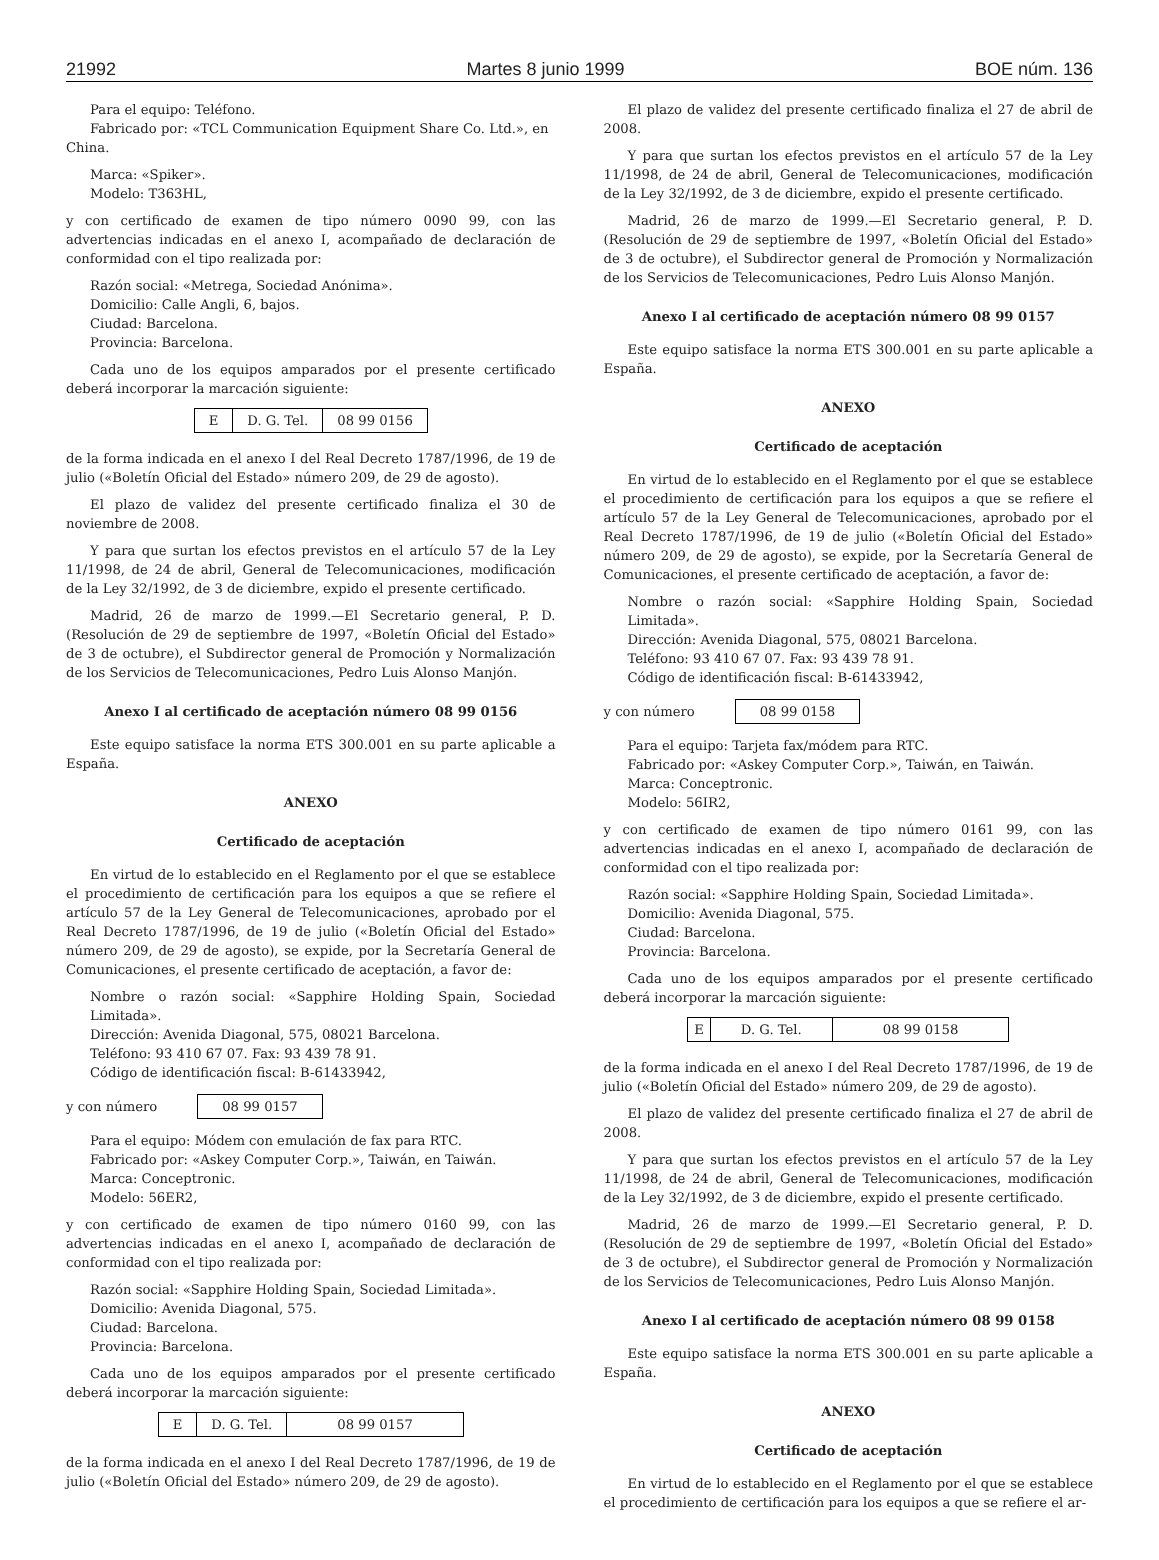21992 Martes 8 junio 1999 BOE núm. 136
Para el equipo: Teléfono.
Fabricado por: «TCL Communication Equipment Share Co. Ltd.», en
China.
Marca: «Spiker».
Modelo: T363HL,
y con certificado de examen de tipo número 0090 99, con las advertencias indicadas en el anexo I, acompañado de declaración de conformidad con el tipo realizada por:
Razón social: «Metrega, Sociedad Anónima».
Domicilio: Calle Angli, 6, bajos.
Ciudad: Barcelona.
Provincia: Barcelona.
Cada uno de los equipos amparados por el presente certificado deberá incorporar la marcación siguiente:
| E | D. G. Tel. | 08 99 0156 |
de la forma indicada en el anexo I del Real Decreto 1787/1996, de 19 de julio («Boletín Oficial del Estado» número 209, de 29 de agosto).
El plazo de validez del presente certificado finaliza el 30 de noviembre de 2008.
Y para que surtan los efectos previstos en el artículo 57 de la Ley 11/1998, de 24 de abril, General de Telecomunicaciones, modificación de la Ley 32/1992, de 3 de diciembre, expido el presente certificado.
Madrid, 26 de marzo de 1999.—El Secretario general, P. D. (Resolución de 29 de septiembre de 1997, «Boletín Oficial del Estado» de 3 de octubre), el Subdirector general de Promoción y Normalización de los Servicios de Telecomunicaciones, Pedro Luis Alonso Manjón.
Anexo I al certificado de aceptación número 08 99 0156
Este equipo satisface la norma ETS 300.001 en su parte aplicable a España.
ANEXO
Certificado de aceptación
En virtud de lo establecido en el Reglamento por el que se establece el procedimiento de certificación para los equipos a que se refiere el artículo 57 de la Ley General de Telecomunicaciones, aprobado por el Real Decreto 1787/1996, de 19 de julio («Boletín Oficial del Estado» número 209, de 29 de agosto), se expide, por la Secretaría General de Comunicaciones, el presente certificado de aceptación, a favor de:
Nombre o razón social: «Sapphire Holding Spain, Sociedad Limitada».
Dirección: Avenida Diagonal, 575, 08021 Barcelona.
Teléfono: 93 410 67 07. Fax: 93 439 78 91.
Código de identificación fiscal: B-61433942,
y con número 08 99 0157
Para el equipo: Módem con emulación de fax para RTC.
Fabricado por: «Askey Computer Corp.», Taiwán, en Taiwán.
Marca: Conceptronic.
Modelo: 56ER2,
y con certificado de examen de tipo número 0160 99, con las advertencias indicadas en el anexo I, acompañado de declaración de conformidad con el tipo realizada por:
Razón social: «Sapphire Holding Spain, Sociedad Limitada».
Domicilio: Avenida Diagonal, 575.
Ciudad: Barcelona.
Provincia: Barcelona.
Cada uno de los equipos amparados por el presente certificado deberá incorporar la marcación siguiente:
| E | D. G. Tel. | 08 99 0157 |
de la forma indicada en el anexo I del Real Decreto 1787/1996, de 19 de julio («Boletín Oficial del Estado» número 209, de 29 de agosto).
El plazo de validez del presente certificado finaliza el 27 de abril de 2008.
Y para que surtan los efectos previstos en el artículo 57 de la Ley 11/1998, de 24 de abril, General de Telecomunicaciones, modificación de la Ley 32/1992, de 3 de diciembre, expido el presente certificado.
Madrid, 26 de marzo de 1999.—El Secretario general, P. D. (Resolución de 29 de septiembre de 1997, «Boletín Oficial del Estado» de 3 de octubre), el Subdirector general de Promoción y Normalización de los Servicios de Telecomunicaciones, Pedro Luis Alonso Manjón.
Anexo I al certificado de aceptación número 08 99 0157
Este equipo satisface la norma ETS 300.001 en su parte aplicable a España.
ANEXO
Certificado de aceptación
En virtud de lo establecido en el Reglamento por el que se establece el procedimiento de certificación para los equipos a que se refiere el artículo 57 de la Ley General de Telecomunicaciones, aprobado por el Real Decreto 1787/1996, de 19 de julio («Boletín Oficial del Estado» número 209, de 29 de agosto), se expide, por la Secretaría General de Comunicaciones, el presente certificado de aceptación, a favor de:
Nombre o razón social: «Sapphire Holding Spain, Sociedad Limitada».
Dirección: Avenida Diagonal, 575, 08021 Barcelona.
Teléfono: 93 410 67 07. Fax: 93 439 78 91.
Código de identificación fiscal: B-61433942,
y con número 08 99 0158
Para el equipo: Tarjeta fax/módem para RTC.
Fabricado por: «Askey Computer Corp.», Taiwán, en Taiwán.
Marca: Conceptronic.
Modelo: 56IR2,
y con certificado de examen de tipo número 0161 99, con las advertencias indicadas en el anexo I, acompañado de declaración de conformidad con el tipo realizada por:
Razón social: «Sapphire Holding Spain, Sociedad Limitada».
Domicilio: Avenida Diagonal, 575.
Ciudad: Barcelona.
Provincia: Barcelona.
Cada uno de los equipos amparados por el presente certificado deberá incorporar la marcación siguiente:
| E | D. G. Tel. | 08 99 0158 |
de la forma indicada en el anexo I del Real Decreto 1787/1996, de 19 de julio («Boletín Oficial del Estado» número 209, de 29 de agosto).
El plazo de validez del presente certificado finaliza el 27 de abril de 2008.
Y para que surtan los efectos previstos en el artículo 57 de la Ley 11/1998, de 24 de abril, General de Telecomunicaciones, modificación de la Ley 32/1992, de 3 de diciembre, expido el presente certificado.
Madrid, 26 de marzo de 1999.—El Secretario general, P. D. (Resolución de 29 de septiembre de 1997, «Boletín Oficial del Estado» de 3 de octubre), el Subdirector general de Promoción y Normalización de los Servicios de Telecomunicaciones, Pedro Luis Alonso Manjón.
Anexo I al certificado de aceptación número 08 99 0158
Este equipo satisface la norma ETS 300.001 en su parte aplicable a España.
ANEXO
Certificado de aceptación
En virtud de lo establecido en el Reglamento por el que se establece el procedimiento de certificación para los equipos a que se refiere el ar-